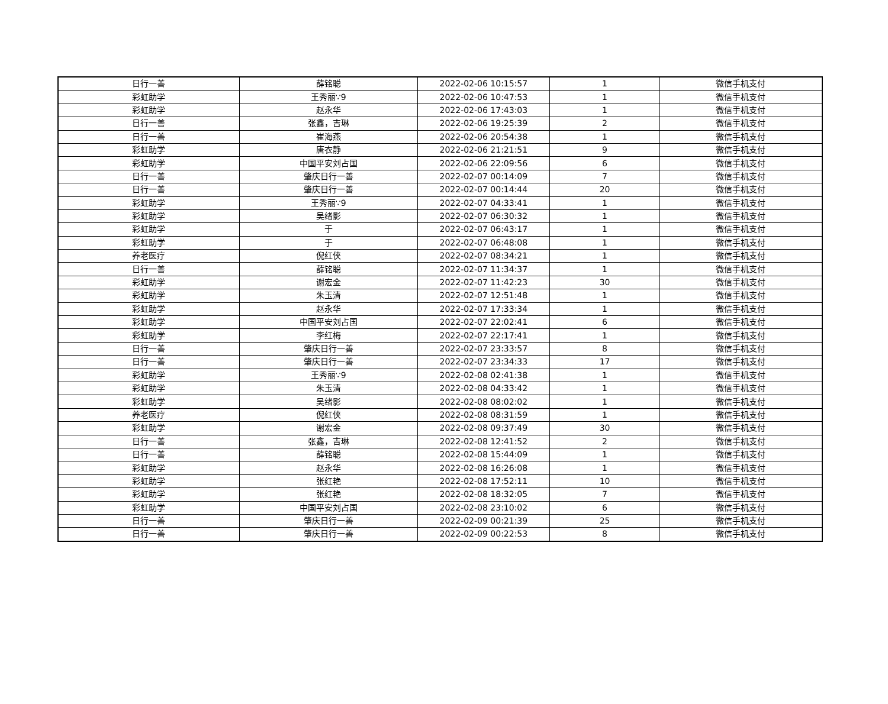| 日行一善 | 薛铭聪 | 2022-02-06 10:15:57 | 1 | 微信手机支付 |
| 彩虹助学 | 王秀丽∵9 | 2022-02-06 10:47:53 | 1 | 微信手机支付 |
| 彩虹助学 | 赵永华 | 2022-02-06 17:43:03 | 1 | 微信手机支付 |
| 日行一善 | 张鑫，吉琳 | 2022-02-06 19:25:39 | 2 | 微信手机支付 |
| 日行一善 | 崔海燕 | 2022-02-06 20:54:38 | 1 | 微信手机支付 |
| 彩虹助学 | 唐衣静 | 2022-02-06 21:21:51 | 9 | 微信手机支付 |
| 彩虹助学 | 中国平安刘占国 | 2022-02-06 22:09:56 | 6 | 微信手机支付 |
| 日行一善 | 肇庆日行一善 | 2022-02-07 00:14:09 | 7 | 微信手机支付 |
| 日行一善 | 肇庆日行一善 | 2022-02-07 00:14:44 | 20 | 微信手机支付 |
| 彩虹助学 | 王秀丽∵9 | 2022-02-07 04:33:41 | 1 | 微信手机支付 |
| 彩虹助学 | 吴绪影 | 2022-02-07 06:30:32 | 1 | 微信手机支付 |
| 彩虹助学 | 于 | 2022-02-07 06:43:17 | 1 | 微信手机支付 |
| 彩虹助学 | 于 | 2022-02-07 06:48:08 | 1 | 微信手机支付 |
| 养老医疗 | 倪红侠 | 2022-02-07 08:34:21 | 1 | 微信手机支付 |
| 日行一善 | 薛铭聪 | 2022-02-07 11:34:37 | 1 | 微信手机支付 |
| 彩虹助学 | 谢宏金 | 2022-02-07 11:42:23 | 30 | 微信手机支付 |
| 彩虹助学 | 朱玉清 | 2022-02-07 12:51:48 | 1 | 微信手机支付 |
| 彩虹助学 | 赵永华 | 2022-02-07 17:33:34 | 1 | 微信手机支付 |
| 彩虹助学 | 中国平安刘占国 | 2022-02-07 22:02:41 | 6 | 微信手机支付 |
| 彩虹助学 | 李红梅 | 2022-02-07 22:17:41 | 1 | 微信手机支付 |
| 日行一善 | 肇庆日行一善 | 2022-02-07 23:33:57 | 8 | 微信手机支付 |
| 日行一善 | 肇庆日行一善 | 2022-02-07 23:34:33 | 17 | 微信手机支付 |
| 彩虹助学 | 王秀丽∵9 | 2022-02-08 02:41:38 | 1 | 微信手机支付 |
| 彩虹助学 | 朱玉清 | 2022-02-08 04:33:42 | 1 | 微信手机支付 |
| 彩虹助学 | 吴绪影 | 2022-02-08 08:02:02 | 1 | 微信手机支付 |
| 养老医疗 | 倪红侠 | 2022-02-08 08:31:59 | 1 | 微信手机支付 |
| 彩虹助学 | 谢宏金 | 2022-02-08 09:37:49 | 30 | 微信手机支付 |
| 日行一善 | 张鑫，吉琳 | 2022-02-08 12:41:52 | 2 | 微信手机支付 |
| 日行一善 | 薛铭聪 | 2022-02-08 15:44:09 | 1 | 微信手机支付 |
| 彩虹助学 | 赵永华 | 2022-02-08 16:26:08 | 1 | 微信手机支付 |
| 彩虹助学 | 张红艳 | 2022-02-08 17:52:11 | 10 | 微信手机支付 |
| 彩虹助学 | 张红艳 | 2022-02-08 18:32:05 | 7 | 微信手机支付 |
| 彩虹助学 | 中国平安刘占国 | 2022-02-08 23:10:02 | 6 | 微信手机支付 |
| 日行一善 | 肇庆日行一善 | 2022-02-09 00:21:39 | 25 | 微信手机支付 |
| 日行一善 | 肇庆日行一善 | 2022-02-09 00:22:53 | 8 | 微信手机支付 |